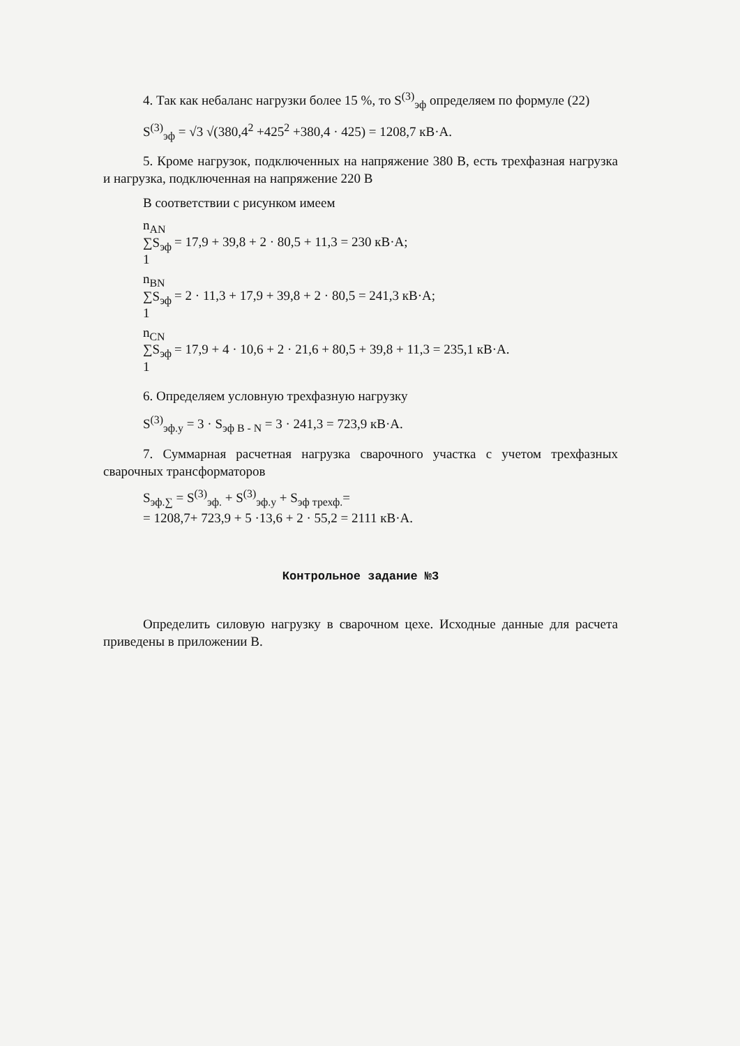4. Так как небаланс нагрузки более 15 %, то S<sup>(3)</sup><sub>эф</sub> определяем по формуле (22)
S<sup>(3)</sup><sub>эф</sub> = √3 √(380,4<sup>2</sup> +425<sup>2</sup> +380,4 · 425) = 1208,7 кВ·А.
5. Кроме нагрузок, подключенных на напряжение 380 В, есть трехфазная нагрузка и нагрузка, подключенная на напряжение 220 В
В соответствии с рисунком имеем
n<sub>AN</sub>
∑S<sub>эф</sub>
1 = 17,9 + 39,8 + 2 · 80,5 + 11,3 = 230 кВ·А;
n<sub>BN</sub>
∑S<sub>эф</sub>
1 = 2 · 11,3 + 17,9 + 39,8 + 2 · 80,5 = 241,3 кВ·А;
n<sub>CN</sub>
∑S<sub>эф</sub>
1 = 17,9 + 4 · 10,6 + 2 · 21,6 + 80,5 + 39,8 + 11,3 = 235,1 кВ·А.
6. Определяем условную трехфазную нагрузку
S<sup>(3)</sup><sub>эф.у</sub> = 3 · S<sub>эф B - N</sub> = 3 · 241,3 = 723,9 кВ·А.
7. Суммарная расчетная нагрузка сварочного участка с учетом трехфазных сварочных трансформаторов
S<sub>эф.∑</sub> = S<sup>(3)</sup><sub>эф.</sub> + S<sup>(3)</sup><sub>эф.у</sub> + S<sub>эф трехф.</sub>=
= 1208,7+ 723,9 + 5 ·13,6 + 2 · 55,2 = 2111 кВ·А.
Контрольное задание №3
Определить силовую нагрузку в сварочном цехе. Исходные данные для расчета приведены в приложении В.